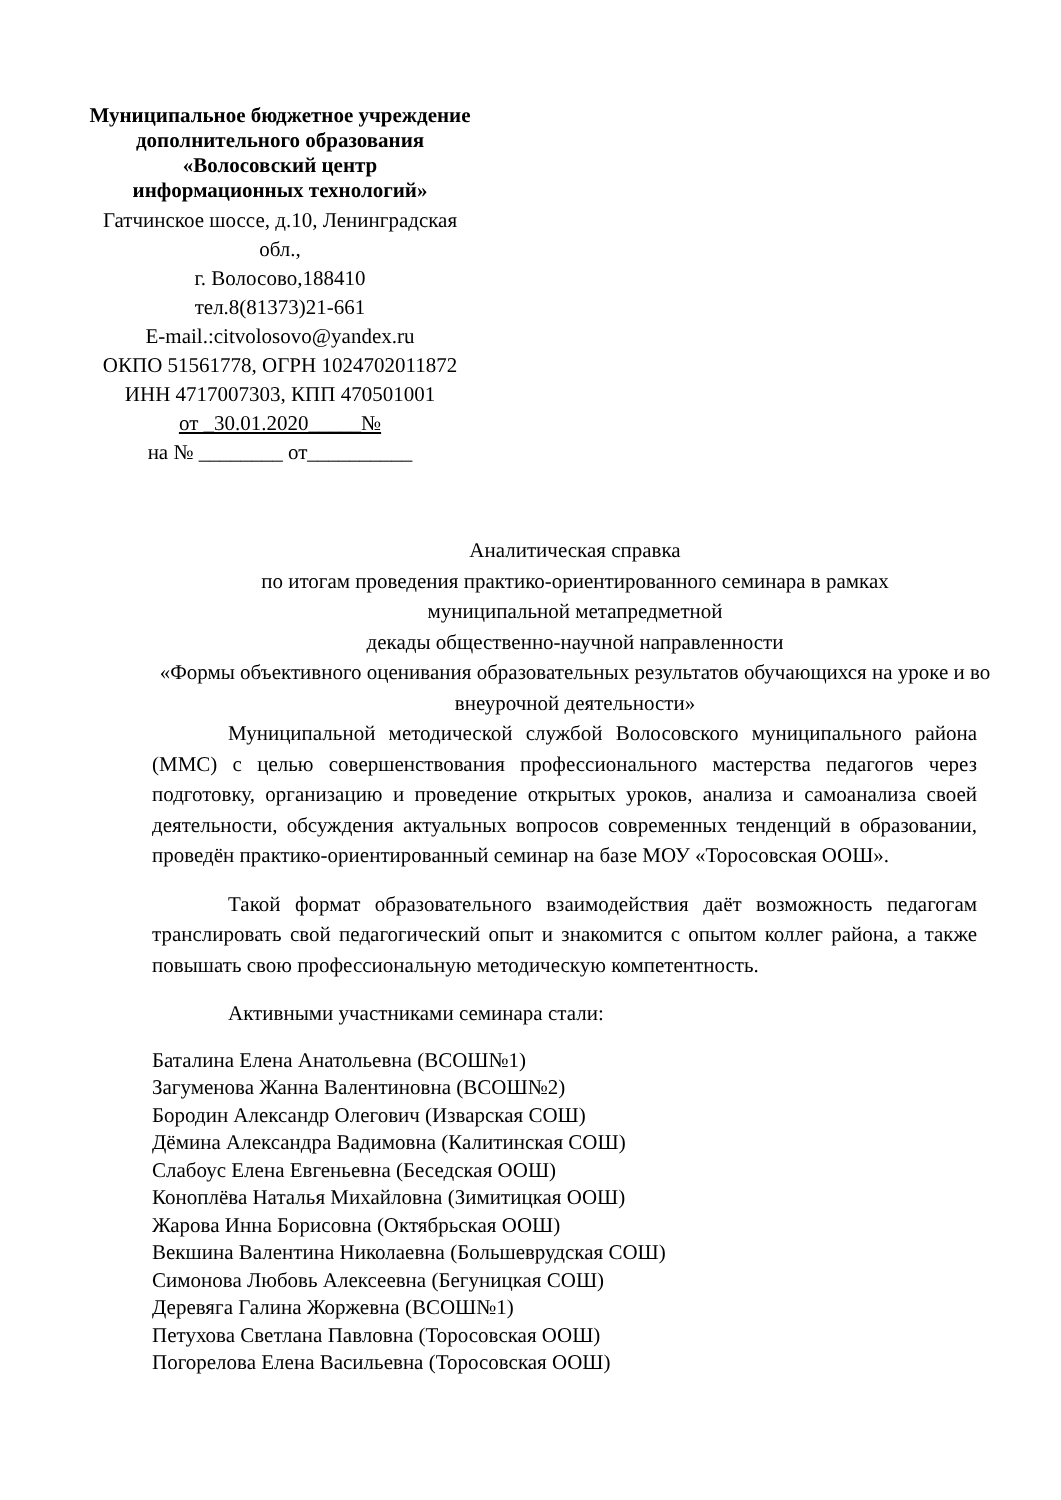Муниципальное бюджетное учреждение
дополнительного образования
«Волосовский центр
информационных технологий»
Гатчинское шоссе, д.10, Ленинградская обл.,
г. Волосово,188410
тел.8(81373)21-661
E-mail.:citvolosovo@yandex.ru
ОКПО 51561778, ОГРН 1024702011872
ИНН 4717007303, КПП 470501001
от _30.01.2020_____№
на № ________ от__________
Аналитическая справка
по итогам проведения практико-ориентированного семинара в рамках
муниципальной метапредметной
декады общественно-научной направленности
«Формы объективного оценивания образовательных результатов обучающихся на уроке и во внеурочной деятельности»
Муниципальной методической службой Волосовского муниципального района (ММС) с целью совершенствования профессионального мастерства педагогов через подготовку, организацию и проведение открытых уроков, анализа и самоанализа своей деятельности, обсуждения актуальных вопросов современных тенденций в образовании, проведён практико-ориентированный семинар на базе МОУ «Торосовская ООШ».
Такой формат образовательного взаимодействия даёт возможность педагогам транслировать свой педагогический опыт и знакомится с опытом коллег района, а также повышать свою профессиональную методическую компетентность.
Активными участниками семинара стали:
Баталина Елена Анатольевна (ВСОШ№1)
Загуменова Жанна Валентиновна (ВСОШ№2)
Бородин Александр Олегович (Изварская СОШ)
Дёмина Александра Вадимовна (Калитинская СОШ)
Слабоус Елена Евгеньевна (Беседская ООШ)
Коноплёва Наталья Михайловна (Зимитицкая ООШ)
Жарова Инна Борисовна (Октябрьская ООШ)
Векшина Валентина Николаевна (Большеврудская СОШ)
Симонова Любовь Алексеевна (Бегуницкая СОШ)
Деревяга Галина Жоржевна (ВСОШ№1)
Петухова Светлана Павловна (Торосовская ООШ)
Погорелова Елена Васильевна (Торосовская ООШ)